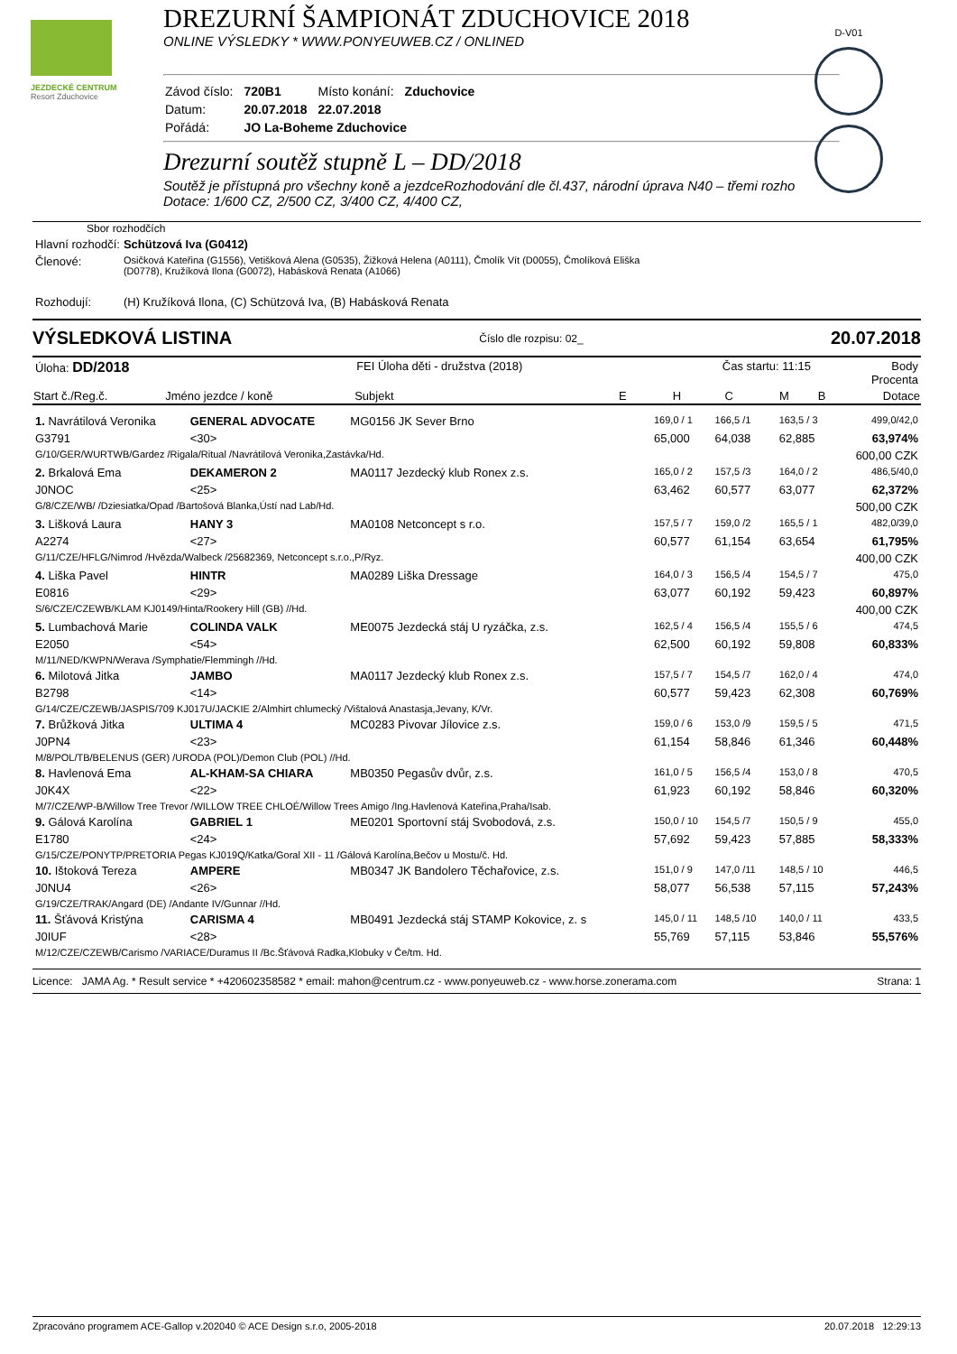JEZDECKÉ CENTRUM
Resort Zduchovice
D-V01
DREZURNÍ ŠAMPIONÁT ZDUCHOVICE 2018
ONLINE VÝSLEDKY * WWW.PONYEUWEB.CZ / ONLINED
| Závod číslo: | 720B1 | Místo konání: | Zduchovice |
| Datum: | 20.07.2018 | 22.07.2018 | |
| Pořádá: | JO La-Boheme Zduchovice | | |
Drezurní soutěž stupně L – DD/2018
Soutěž je přístupná pro všechny koně a jezdceRozhodování dle čl.437, národní úprava N40 – třemi rozho
Dotace: 1/600 CZ, 2/500 CZ, 3/400 CZ, 4/400 CZ,
Sbor rozhodčích
| Hlavní rozhodčí: | Schützová Iva (G0412) |
| Členové: | Osičková Kateřina (G1556), Vetišková Alena (G0535), Žižková Helena (A0111), Čmolík Vít (D0055), Čmolíková Eliška (D0778), Kružíková Ilona (G0072), Habásková Renata (A1066) |
| Rozhodují: | (H) Kružíková Ilona, (C) Schützová Iva, (B) Habásková Renata |
VÝSLEDKOVÁ LISTINA Číslo dle rozpisu: 02_ 20.07.2018
| Úloha: DD/2018 | | FEI Úloha děti - družstva (2018) | | Čas startu: 11:15 | | | | Body Procenta |
| Start č./Reg.č. | Jméno jezdce / koně | Subjekt | E | H | C | M | B | Dotace |
| 1. Navrátilová Veronika | GENERAL ADVOCATE | MG0156 JK Sever Brno | | 169,0 / 1 | 166,5 /1 | | 163,5 / 3 | 499,0/42,0 |
| G3791 | <30> | | | 65,000 | 64,038 | | 62,885 | 63,974% |
| G/10/GER/WURTWB/Gardez /Rigala/Ritual /Navrátilová Veronika,Zastávka/Hd. | | | | | | | | 600,00 CZK |
| 2. Brkalová Ema | DEKAMERON 2 | MA0117 Jezdecký klub Ronex z.s. | | 165,0 / 2 | 157,5 /3 | | 164,0 / 2 | 486,5/40,0 |
| J0NOC | <25> | | | 63,462 | 60,577 | | 63,077 | 62,372% |
| G/8/CZE/WB/ /Dziesiatka/Opad /Bartošová Blanka,Ústí nad Lab/Hd. | | | | | | | | 500,00 CZK |
| 3. Lišková Laura | HANY 3 | MA0108 Netconcept s r.o. | | 157,5 / 7 | 159,0 /2 | | 165,5 / 1 | 482,0/39,0 |
| A2274 | <27> | | | 60,577 | 61,154 | | 63,654 | 61,795% |
| G/11/CZE/HFLG/Nimrod /Hvězda/Walbeck /25682369, Netconcept s.r.o.,P/Ryz. | | | | | | | | 400,00 CZK |
| 4. Liška Pavel | HINTR | MA0289 Liška Dressage | | 164,0 / 3 | 156,5 /4 | | 154,5 / 7 | 475,0 |
| E0816 | <29> | | | 63,077 | 60,192 | | 59,423 | 60,897% |
| S/6/CZE/CZEWB/KLAM KJ0149/Hinta/Rookery Hill (GB) //Hd. | | | | | | | | 400,00 CZK |
| 5. Lumbachová Marie | COLINDA VALK | ME0075 Jezdecká stáj U ryzáčka, z.s. | | 162,5 / 4 | 156,5 /4 | | 155,5 / 6 | 474,5 |
| E2050 | <54> | | | 62,500 | 60,192 | | 59,808 | 60,833% |
| M/11/NED/KWPN/Werava /Symphatie/Flemmingh //Hd. | | | | | | | | |
| 6. Milotová Jitka | JAMBO | MA0117 Jezdecký klub Ronex z.s. | | 157,5 / 7 | 154,5 /7 | | 162,0 / 4 | 474,0 |
| B2798 | <14> | | | 60,577 | 59,423 | | 62,308 | 60,769% |
| G/14/CZE/CZEWB/JASPIS/709 KJ017U/JACKIE 2/Almhirt chlumecký /Vištalová Anastasja,Jevany, K/Vr. | | | | | | | | |
| 7. Brůžková Jitka | ULTIMA 4 | MC0283 Pivovar Jílovice z.s. | | 159,0 / 6 | 153,0 /9 | | 159,5 / 5 | 471,5 |
| J0PN4 | <23> | | | 61,154 | 58,846 | | 61,346 | 60,448% |
| M/8/POL/TB/BELENUS (GER) /URODA (POL)/Demon Club (POL) //Hd. | | | | | | | | |
| 8. Havlenová Ema | AL-KHAM-SA CHIARA | MB0350 Pegasův dvůr, z.s. | | 161,0 / 5 | 156,5 /4 | | 153,0 / 8 | 470,5 |
| J0K4X | <22> | | | 61,923 | 60,192 | | 58,846 | 60,320% |
| M/7/CZE/WP-B/Willow Tree Trevor /WILLOW TREE CHLOÉ/Willow Trees Amigo /Ing.Havlenová Kateřina,Praha/Isab. | | | | | | | | |
| 9. Gálová Karolína | GABRIEL 1 | ME0201 Sportovní stáj Svobodová, z.s. | | 150,0 / 10 | 154,5 /7 | | 150,5 / 9 | 455,0 |
| E1780 | <24> | | | 57,692 | 59,423 | | 57,885 | 58,333% |
| G/15/CZE/PONYTP/PRETORIA Pegas KJ019Q/Katka/Goral XII - 11 /Gálová Karolína,Bečov u Mostu/č. Hd. | | | | | | | | |
| 10. Ištoková Tereza | AMPERE | MB0347 JK Bandolero Těchařovice, z.s. | | 151,0 / 9 | 147,0 /11 | | 148,5 / 10 | 446,5 |
| J0NU4 | <26> | | | 58,077 | 56,538 | | 57,115 | 57,243% |
| G/19/CZE/TRAK/Angard (DE) /Andante IV/Gunnar //Hd. | | | | | | | | |
| 11. Šťávová Kristýna | CARISMA 4 | MB0491 Jezdecká stáj STAMP Kokovice, z. s | | 145,0 / 11 | 148,5 /10 | | 140,0 / 11 | 433,5 |
| J0IUF | <28> | | | 55,769 | 57,115 | | 53,846 | 55,576% |
| M/12/CZE/CZEWB/Carismo /VARIACE/Duramus II /Bc.Šťávová Radka,Klobuky v Če/tm. Hd. | | | | | | | | |
Licence: JAMA Ag. * Result service * +420602358582 * email: mahon@centrum.cz - www.ponyeuweb.cz - www.horse.zonerama.com Strana: 1
Zpracováno programem ACE-Gallop v.202040 © ACE Design s.r.o, 2005-2018 20.07.2018 12:29:13